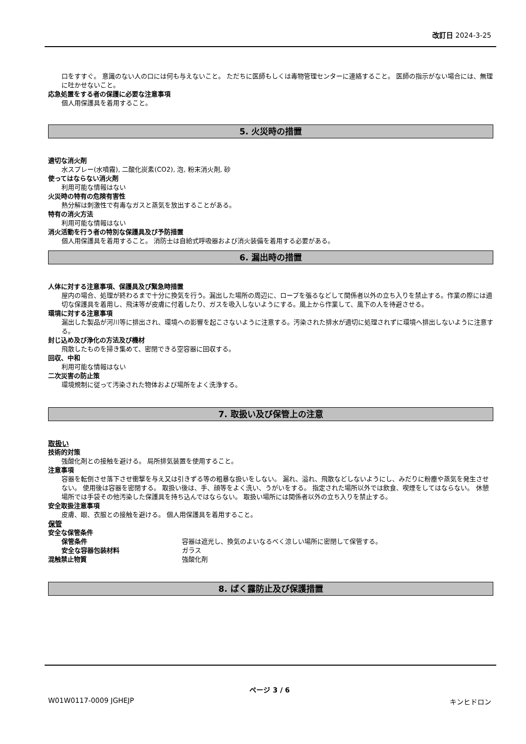改訂日 2024-3-25
口をすすぐ。 意識のない人の口には何も与えないこと。 ただちに医師もしくは毒物管理センターに連絡すること。 医師の指示がない場合には、無理に吐かせないこと。
応急処置をする者の保護に必要な注意事項
個人用保護具を着用すること。
5. 火災時の措置
適切な消火剤
水スプレー(水噴霧), 二酸化炭素(CO2), 泡, 粉末消火剤, 砂
使ってはならない消火剤
利用可能な情報はない
火災時の特有の危険有害性
熱分解は刺激性で有毒なガスと蒸気を放出することがある。
特有の消火方法
利用可能な情報はない
消火活動を行う者の特別な保護具及び予防措置
個人用保護具を着用すること。 消防士は自給式呼吸器および消火装備を着用する必要がある。
6. 漏出時の措置
人体に対する注意事項、保護具及び緊急時措置
屋内の場合、処理が終わるまで十分に換気を行う。漏出した場所の周辺に、ロープを張るなどして関係者以外の立ち入りを禁止する。作業の際には適切な保護具を着用し、飛沫等が皮膚に付着したり、ガスを吸入しないようにする。風上から作業して、風下の人を待避させる。
環境に対する注意事項
漏出した製品が河川等に排出され、環境への影響を起こさないように注意する。汚染された排水が適切に処理されずに環境へ排出しないように注意する。
封じ込め及び浄化の方法及び機材
飛散したものを掃き集めて、密閉できる空容器に回収する。
回収、中和
利用可能な情報はない
二次災害の防止策
環境規制に従って汚染された物体および場所をよく洗浄する。
7. 取扱い及び保管上の注意
取扱い
技術的対策
強酸化剤との接触を避ける。 局所排気装置を使用すること。
注意事項
容器を転倒させ落下させ衝撃を与え又は引きずる等の粗暴な扱いをしない。 漏れ、溢れ、飛散などしないようにし、みだりに粉塵や蒸気を発生させない。 使用後は容器を密閉する。 取扱い後は、手、顔等をよく洗い、うがいをする。 指定された場所以外では飲食、喫煙をしてはならない。 休憩場所では手袋その他汚染した保護具を持ち込んではならない。 取扱い場所には関係者以外の立ち入りを禁止する。
安全取扱注意事項
皮膚、眼、衣服との接触を避ける。 個人用保護具を着用すること。
保管
安全な保管条件
保管条件 容器は遮光し、換気のよいなるべく涼しい場所に密閉して保管する。
安全な容器包装材料 ガラス
混触禁止物質 強酸化剤
8. ばく露防止及び保護措置
ページ 3 / 6
W01W0117-0009 JGHEJP キンヒドロン